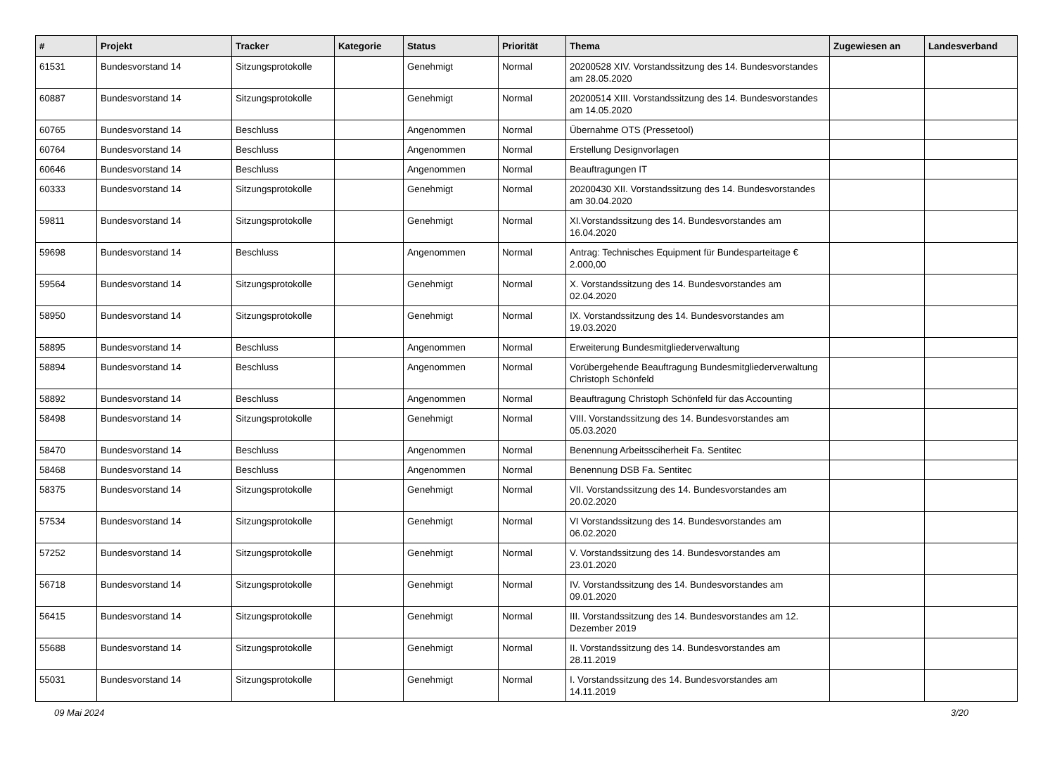| # | Projekt | Tracker | Kategorie | Status | Priorität | Thema | Zugewiesen an | Landesverband |
| --- | --- | --- | --- | --- | --- | --- | --- | --- |
| 61531 | Bundesvorstand 14 | Sitzungsprotokolle | | Genehmigt | Normal | 20200528 XIV. Vorstandssitzung des 14. Bundesvorstandes am 28.05.2020 | | |
| 60887 | Bundesvorstand 14 | Sitzungsprotokolle | | Genehmigt | Normal | 20200514 XIII. Vorstandssitzung des 14. Bundesvorstandes am 14.05.2020 | | |
| 60765 | Bundesvorstand 14 | Beschluss | | Angenommen | Normal | Übernahme OTS (Pressetool) | | |
| 60764 | Bundesvorstand 14 | Beschluss | | Angenommen | Normal | Erstellung Designvorlagen | | |
| 60646 | Bundesvorstand 14 | Beschluss | | Angenommen | Normal | Beauftragungen IT | | |
| 60333 | Bundesvorstand 14 | Sitzungsprotokolle | | Genehmigt | Normal | 20200430 XII. Vorstandssitzung des 14. Bundesvorstandes am 30.04.2020 | | |
| 59811 | Bundesvorstand 14 | Sitzungsprotokolle | | Genehmigt | Normal | XI.Vorstandssitzung des 14. Bundesvorstandes am 16.04.2020 | | |
| 59698 | Bundesvorstand 14 | Beschluss | | Angenommen | Normal | Antrag: Technisches Equipment für Bundesparteitage € 2.000,00 | | |
| 59564 | Bundesvorstand 14 | Sitzungsprotokolle | | Genehmigt | Normal | X. Vorstandssitzung des 14. Bundesvorstandes am 02.04.2020 | | |
| 58950 | Bundesvorstand 14 | Sitzungsprotokolle | | Genehmigt | Normal | IX. Vorstandssitzung des 14. Bundesvorstandes am 19.03.2020 | | |
| 58895 | Bundesvorstand 14 | Beschluss | | Angenommen | Normal | Erweiterung Bundesmitgliederverwaltung | | |
| 58894 | Bundesvorstand 14 | Beschluss | | Angenommen | Normal | Vorübergehende Beauftragung Bundesmitgliederverwaltung Christoph Schönfeld | | |
| 58892 | Bundesvorstand 14 | Beschluss | | Angenommen | Normal | Beauftragung Christoph Schönfeld für das Accounting | | |
| 58498 | Bundesvorstand 14 | Sitzungsprotokolle | | Genehmigt | Normal | VIII. Vorstandssitzung des 14. Bundesvorstandes am 05.03.2020 | | |
| 58470 | Bundesvorstand 14 | Beschluss | | Angenommen | Normal | Benennung Arbeitssciherheit Fa. Sentitec | | |
| 58468 | Bundesvorstand 14 | Beschluss | | Angenommen | Normal | Benennung DSB Fa. Sentitec | | |
| 58375 | Bundesvorstand 14 | Sitzungsprotokolle | | Genehmigt | Normal | VII. Vorstandssitzung des 14. Bundesvorstandes am 20.02.2020 | | |
| 57534 | Bundesvorstand 14 | Sitzungsprotokolle | | Genehmigt | Normal | VI Vorstandssitzung des 14. Bundesvorstandes am 06.02.2020 | | |
| 57252 | Bundesvorstand 14 | Sitzungsprotokolle | | Genehmigt | Normal | V. Vorstandssitzung des 14. Bundesvorstandes am 23.01.2020 | | |
| 56718 | Bundesvorstand 14 | Sitzungsprotokolle | | Genehmigt | Normal | IV. Vorstandssitzung des 14. Bundesvorstandes am 09.01.2020 | | |
| 56415 | Bundesvorstand 14 | Sitzungsprotokolle | | Genehmigt | Normal | III. Vorstandssitzung des 14. Bundesvorstandes am 12. Dezember 2019 | | |
| 55688 | Bundesvorstand 14 | Sitzungsprotokolle | | Genehmigt | Normal | II. Vorstandssitzung des 14. Bundesvorstandes am 28.11.2019 | | |
| 55031 | Bundesvorstand 14 | Sitzungsprotokolle | | Genehmigt | Normal | I. Vorstandssitzung des 14. Bundesvorstandes am 14.11.2019 | | |
09 Mai 2024 3/20